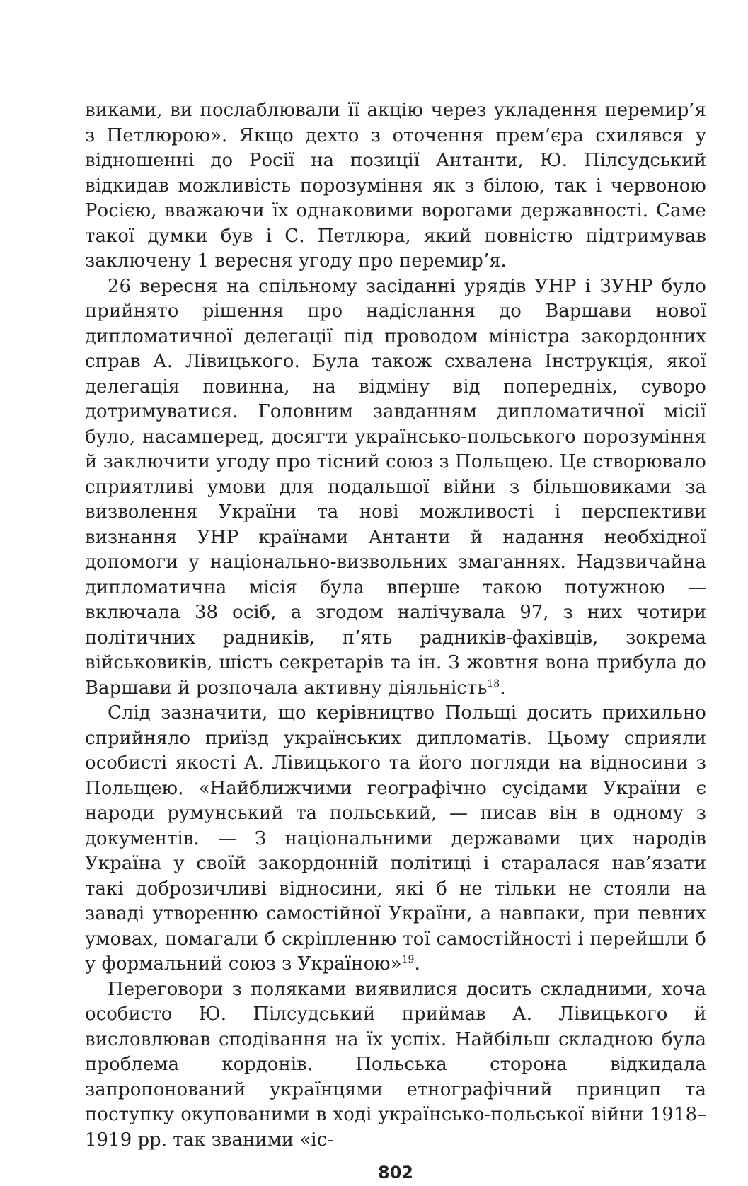виками, ви послаблювали її акцію через укладення перемир’я з Петлюрою». Якщо дехто з оточення прем’єра схилявся у відношенні до Росії на позиції Антанти, Ю. Пілсудський відкидав можливість порозуміння як з білою, так і червоною Росією, вважаючи їх однаковими ворогами державності. Саме такої думки був і С. Петлюра, який повністю підтримував заключену 1 вересня угоду про перемир’я.
26 вересня на спільному засіданні урядів УНР і ЗУНР було прийнято рішення про надіслання до Варшави нової дипломатичної делегації під проводом міністра закордонних справ А. Лівицького. Була також схвалена Інструкція, якої делегація повинна, на відміну від попередніх, суворо дотримуватися. Головним завданням дипломатичної місії було, насамперед, досягти українсько-польського порозуміння й заключити угоду про тісний союз з Польщею. Це створювало сприятливі умови для подальшої війни з більшовиками за визволення України та нові можливості і перспективи визнання УНР країнами Антанти й надання необхідної допомоги у національно-визвольних змаганнях. Надзвичайна дипломатична місія була вперше такою потужною — включала 38 осіб, а згодом налічувала 97, з них чотири політичних радників, п’ять радників-фахівців, зокрема військовиків, шість секретарів та ін. З жовтня вона прибула до Варшави й розпочала активну діяльність<sup>18</sup>.
Слід зазначити, що керівництво Польщі досить прихильно сприйняло приїзд українських дипломатів. Цьому сприяли особисті якості А. Лівицького та його погляди на відносини з Польщею. «Найближчими географічно сусідами України є народи румунський та польський, — писав він в одному з документів. — З національними державами цих народів Україна у своїй закордонній політиці і старалася нав’язати такі доброзичливі відносини, які б не тільки не стояли на заваді утворенню самостійної України, а навпаки, при певних умовах, помагали б скріпленню тої самостійності і перейшли б у формальний союз з Україною»<sup>19</sup>.
Переговори з поляками виявилися досить складними, хоча особисто Ю. Пілсудський приймав А. Лівицького й висловлював сподівання на їх успіх. Найбільш складною була проблема кордонів. Польська сторона відкидала запропонований українцями етнографічний принцип та поступку окупованими в ході українсько-польської війни 1918–1919 рр. так званими «іс-
802